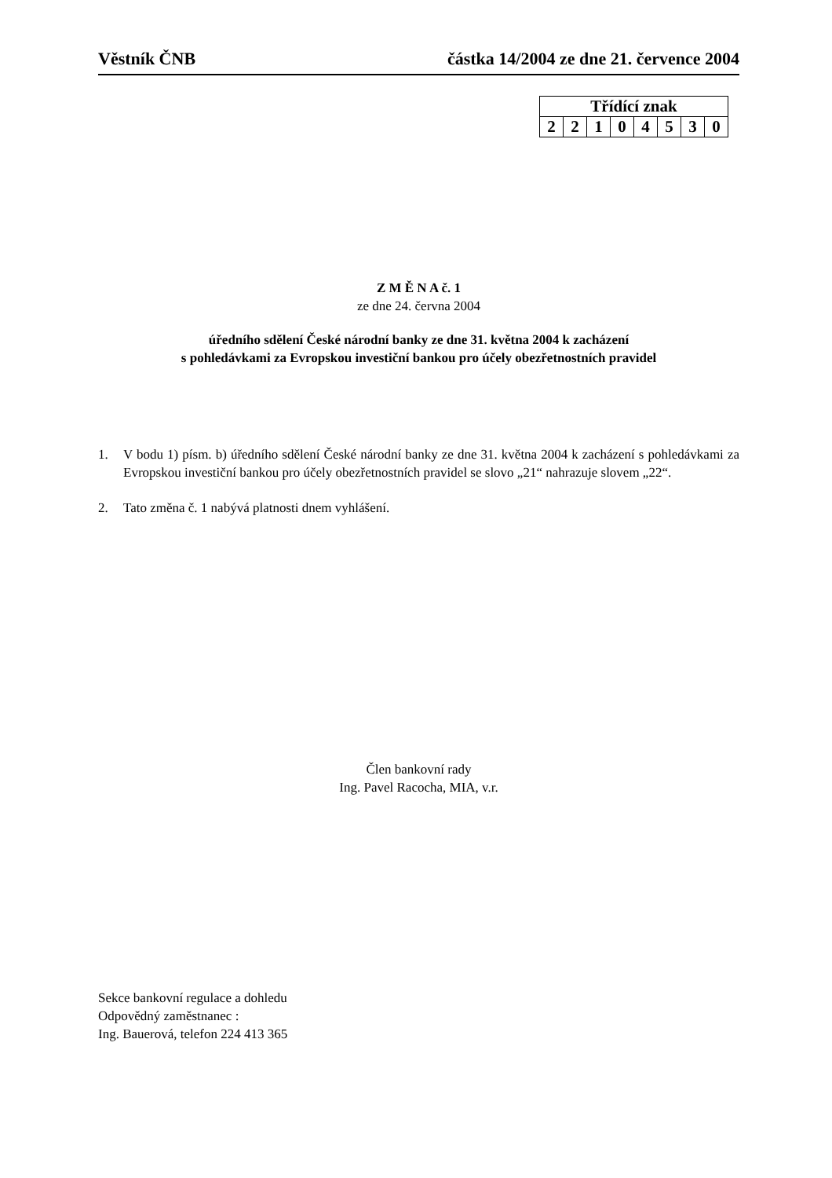Věstník ČNB částka 14/2004 ze dne 21. července 2004
| Třídící znak | | | | | | | |
| --- | --- | --- | --- | --- | --- | --- | --- |
| 2 | 2 | 1 | 0 | 4 | 5 | 3 | 0 |
Z M Ě N A č. 1
ze dne 24. června 2004
úředního sdělení České národní banky ze dne 31. května 2004 k zacházení
s pohledávkami za Evropskou investiční bankou pro účely obezřetnostních pravidel
1. V bodu 1) písm. b) úředního sdělení České národní banky ze dne 31. května 2004 k zacházení s pohledávkami za Evropskou investiční bankou pro účely obezřetnostních pravidel se slovo „21“ nahrazuje slovem „22“.
2. Tato změna č. 1 nabývá platnosti dnem vyhlášení.
Člen bankovní rady
Ing. Pavel Racocha, MIA, v.r.
Sekce bankovní regulace a dohledu
Odpovědný zaměstnanec :
Ing. Bauerová, telefon 224 413 365